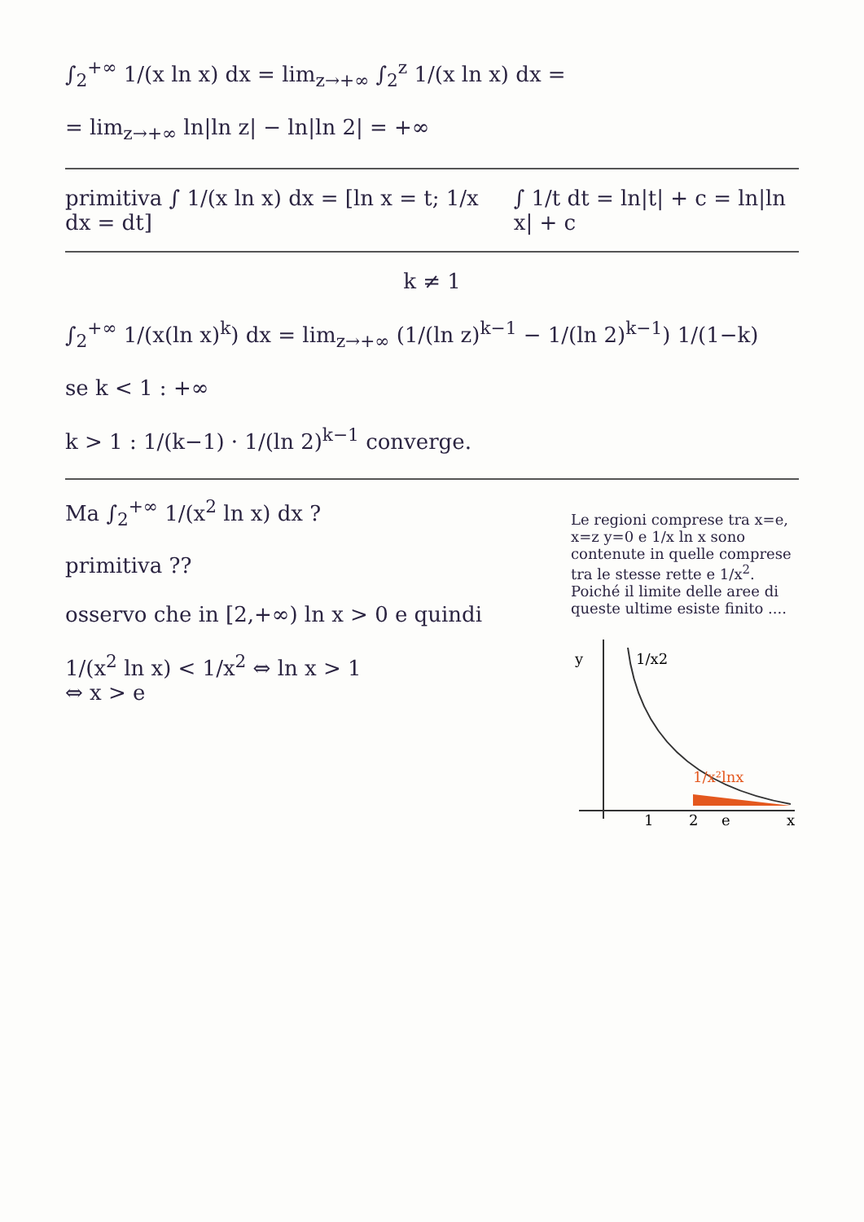∫<sub>2</sub><sup>+∞</sup> 1/(x ln x) dx = lim<sub>z→+∞</sub> ∫<sub>2</sub><sup>z</sup> 1/(x ln x) dx =
= lim<sub>z→+∞</sub> ln|ln z| − ln|ln 2| = +∞
primitiva ∫ 1/(x ln x) dx = [ln x = t; 1/x dx = dt]
∫ 1/t dt = ln|t| + c = ln|ln x| + c
k ≠ 1
∫<sub>2</sub><sup>+∞</sup> 1/(x(ln x)<sup>k</sup>) dx = lim<sub>z→+∞</sub> (1/(ln z)<sup>k−1</sup> − 1/(ln 2)<sup>k−1</sup>) 1/(1−k)
se k < 1 : +∞
k > 1 : 1/(k−1) · 1/(ln 2)<sup>k−1</sup> converge.
Ma ∫<sub>2</sub><sup>+∞</sup> 1/(x<sup>2</sup> ln x) dx ?
primitiva ??
osservo che in [2,+∞) ln x > 0 e quindi
1/(x<sup>2</sup> ln x) < 1/x<sup>2</sup> ⇔ ln x > 1
⇔ x > e
Le regioni comprese tra x=e, x=z y=0 e 1/x ln x sono contenute in quelle comprese tra le stesse rette e 1/x<sup>2</sup>. Poiché il limite delle aree di queste ultime esiste finito ....
y
1/x2
1/x²lnx
1
2
e
x